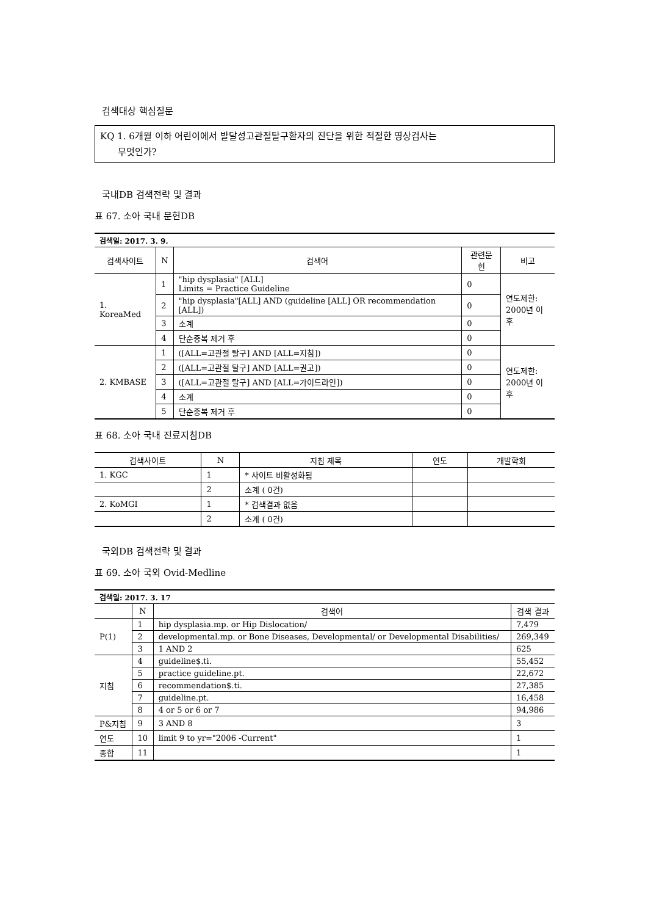검색대상 핵심질문
KQ 1. 6개월 이하 어린이에서 발달성고관절탈구환자의 진단을 위한 적절한 영상검사는
무엇인가?
국내DB 검색전략 및 결과
표 67. 소아 국내 문헌DB
| 검색일: 2017. 3. 9. | | | | |
| 검색사이트 | N | 검색어 | 관련문헌 | 비고 |
| 1. KoreaMed | 1 | "hip dysplasia" [ALL] Limits = Practice Guideline | 0 | 연도제한: 2000년 이후 |
| | 2 | "hip dysplasia"[ALL] AND (guideline [ALL] OR recommendation [ALL]) | 0 | |
| | 3 | 소계 | 0 | |
| | 4 | 단순중복 제거 후 | 0 | |
| 2. KMBASE | 1 | ([ALL=고관절 탈구] AND [ALL=지침]) | 0 | 연도제한: 2000년 이후 |
| | 2 | ([ALL=고관절 탈구] AND [ALL=권고]) | 0 | |
| | 3 | ([ALL=고관절 탈구] AND [ALL=가이드라인]) | 0 | |
| | 4 | 소계 | 0 | |
| | 5 | 단순중복 제거 후 | 0 | |
표 68. 소아 국내 진료지침DB
| 검색사이트 | N | 지침 제목 | 연도 | 개발학회 |
| --- | --- | --- | --- | --- |
| 1. KGC | 1 | * 사이트 비활성화됨 | | |
| | 2 | 소계 ( 0건) | | |
| 2. KoMGI | 1 | * 검색결과 없음 | | |
| | 2 | 소계 ( 0건) | | |
국외DB 검색전략 및 결과
표 69. 소아 국외 Ovid-Medline
| 검색일: 2017. 3. 17 | | | |
| | N | 검색어 | 검색 결과 |
| P(1) | 1 | hip dysplasia.mp. or Hip Dislocation/ | 7,479 |
| | 2 | developmental.mp. or Bone Diseases, Developmental/ or Developmental Disabilities/ | 269,349 |
| | 3 | 1 AND 2 | 625 |
| 지침 | 4 | guideline$.ti. | 55,452 |
| | 5 | practice guideline.pt. | 22,672 |
| | 6 | recommendation$.ti. | 27,385 |
| | 7 | guideline.pt. | 16,458 |
| | 8 | 4 or 5 or 6 or 7 | 94,986 |
| P&지침 | 9 | 3 AND 8 | 3 |
| 연도 | 10 | limit 9 to yr="2006 -Current" | 1 |
| 종합 | 11 | | 1 |